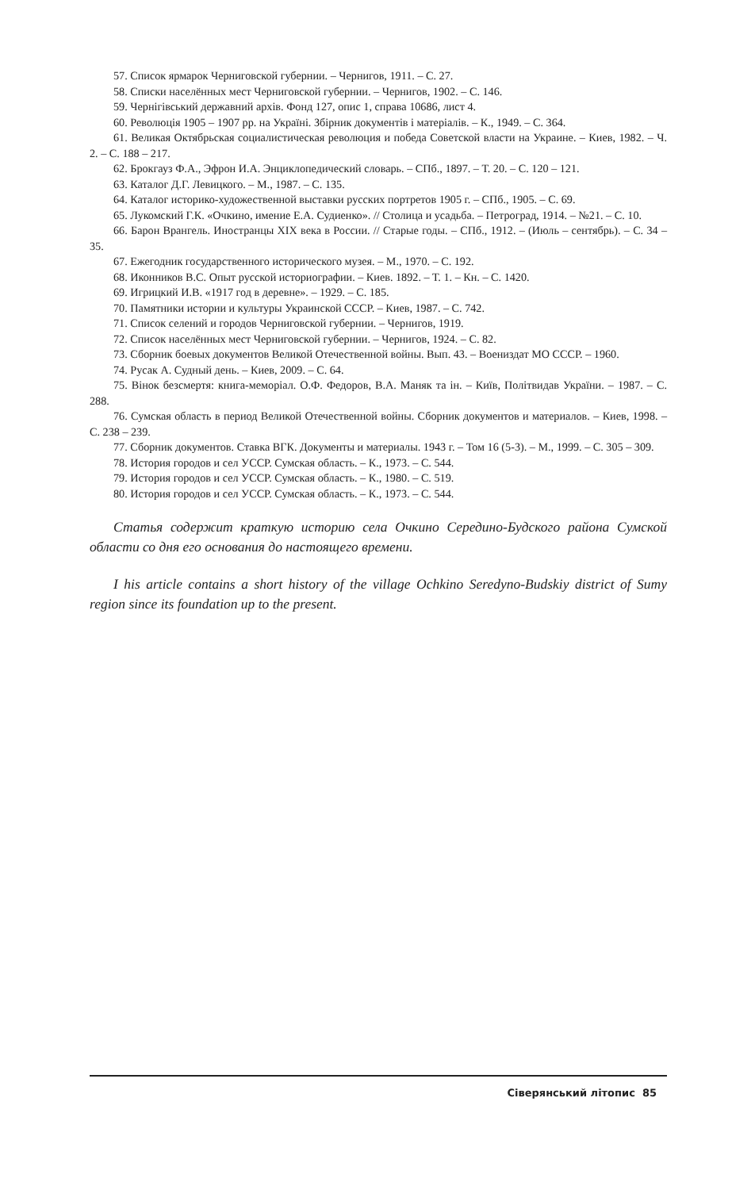57. Список ярмарок Черниговской губернии. – Чернигов, 1911. – С. 27.
58. Списки населённых мест Черниговской губернии. – Чернигов, 1902. – С. 146.
59. Чернігівський державний архів. Фонд 127, опис 1, справа 10686, лист 4.
60. Революція 1905 – 1907 рр. на Україні. Збірник документів і матеріалів. – К., 1949. – С. 364.
61. Великая Октябрьская социалистическая революция и победа Советской власти на Украине. – Киев, 1982. – Ч. 2. – С. 188 – 217.
62. Брокгауз Ф.А., Эфрон И.А. Энциклопедический словарь. – СПб., 1897. – Т. 20. – С. 120 – 121.
63. Каталог Д.Г. Левицкого. – М., 1987. – С. 135.
64. Каталог историко-художественной выставки русских портретов 1905 г. – СПб., 1905. – С. 69.
65. Лукомский Г.К. «Очкино, имение Е.А. Судиенко». // Столица и усадьба. – Петроград, 1914. – №21. – С. 10.
66. Барон Врангель. Иностранцы XIX века в России. // Старые годы. – СПб., 1912. – (Июль – сентябрь). – С. 34 – 35.
67. Ежегодник государственного исторического музея. – М., 1970. – С. 192.
68. Иконников В.С. Опыт русской историографии. – Киев. 1892. – Т. 1. – Кн. – С. 1420.
69. Игрицкий И.В. «1917 год в деревне». – 1929. – С. 185.
70. Памятники истории и культуры Украинской СССР. – Киев, 1987. – С. 742.
71. Список селений и городов Черниговской губернии. – Чернигов, 1919.
72. Список населённых мест Черниговской губернии. – Чернигов, 1924. – С. 82.
73. Сборник боевых документов Великой Отечественной войны. Вып. 43. – Воениздат МО СССР. – 1960.
74. Русак А. Судный день. – Киев, 2009. – С. 64.
75. Вінок безсмертя: книга-меморіал. О.Ф. Федоров, В.А. Маняк та ін. – Київ, Політвидав України. – 1987. – С. 288.
76. Сумская область в период Великой Отечественной войны. Сборник документов и материалов. – Киев, 1998. – С. 238 – 239.
77. Сборник документов. Ставка ВГК. Документы и материалы. 1943 г. – Том 16 (5-3). – М., 1999. – С. 305 – 309.
78. История городов и сел УССР. Сумская область. – К., 1973. – С. 544.
79. История городов и сел УССР. Сумская область. – К., 1980. – С. 519.
80. История городов и сел УССР. Сумская область. – К., 1973. – С. 544.
Статья содержит краткую историю села Очкино Середино-Будского района Сумской области со дня его основания до настоящего времени.
I his article contains a short history of the village Ochkino Seredyno-Budskiy district of Sumy region since its foundation up to the present.
Сіверянський літопис 85